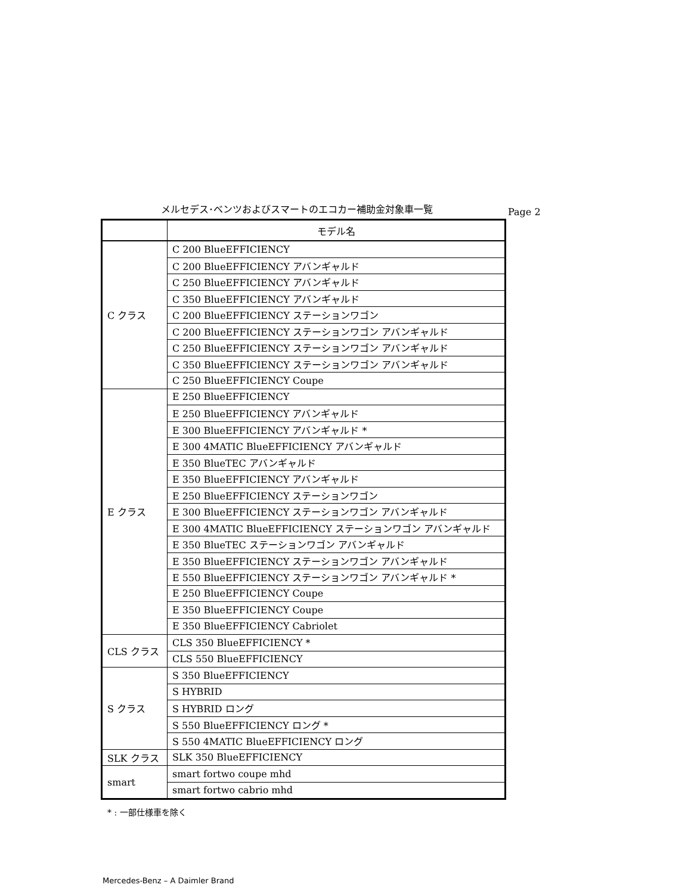メルセデス･ベンツおよびスマートのエコカー補助金対象車一覧
Page 2
| | モデル名 |
| --- | --- |
| C クラス | C 200 BlueEFFICIENCY |
| | C 200 BlueEFFICIENCY アバンギャルド |
| | C 250 BlueEFFICIENCY アバンギャルド |
| | C 350 BlueEFFICIENCY アバンギャルド |
| | C 200 BlueEFFICIENCY ステーションワゴン |
| | C 200 BlueEFFICIENCY ステーションワゴン アバンギャルド |
| | C 250 BlueEFFICIENCY ステーションワゴン アバンギャルド |
| | C 350 BlueEFFICIENCY ステーションワゴン アバンギャルド |
| | C 250 BlueEFFICIENCY Coupe |
| E クラス | E 250 BlueEFFICIENCY |
| | E 250 BlueEFFICIENCY アバンギャルド |
| | E 300 BlueEFFICIENCY アバンギャルド * |
| | E 300 4MATIC BlueEFFICIENCY アバンギャルド |
| | E 350 BlueTEC アバンギャルド |
| | E 350 BlueEFFICIENCY アバンギャルド |
| | E 250 BlueEFFICIENCY ステーションワゴン |
| | E 300 BlueEFFICIENCY ステーションワゴン アバンギャルド |
| | E 300 4MATIC BlueEFFICIENCY ステーションワゴン アバンギャルド |
| | E 350 BlueTEC ステーションワゴン アバンギャルド |
| | E 350 BlueEFFICIENCY ステーションワゴン アバンギャルド |
| | E 550 BlueEFFICIENCY ステーションワゴン アバンギャルド * |
| | E 250 BlueEFFICIENCY Coupe |
| | E 350 BlueEFFICIENCY Coupe |
| | E 350 BlueEFFICIENCY Cabriolet |
| CLS クラス | CLS 350 BlueEFFICIENCY * |
| | CLS 550 BlueEFFICIENCY |
| S クラス | S 350 BlueEFFICIENCY |
| | S HYBRID |
| | S HYBRID ロング |
| | S 550 BlueEFFICIENCY ロング * |
| | S 550 4MATIC BlueEFFICIENCY ロング |
| SLK クラス | SLK 350 BlueEFFICIENCY |
| smart | smart fortwo coupe mhd |
| | smart fortwo cabrio mhd |
* : 一部仕様車を除く
Mercedes-Benz – A Daimler Brand